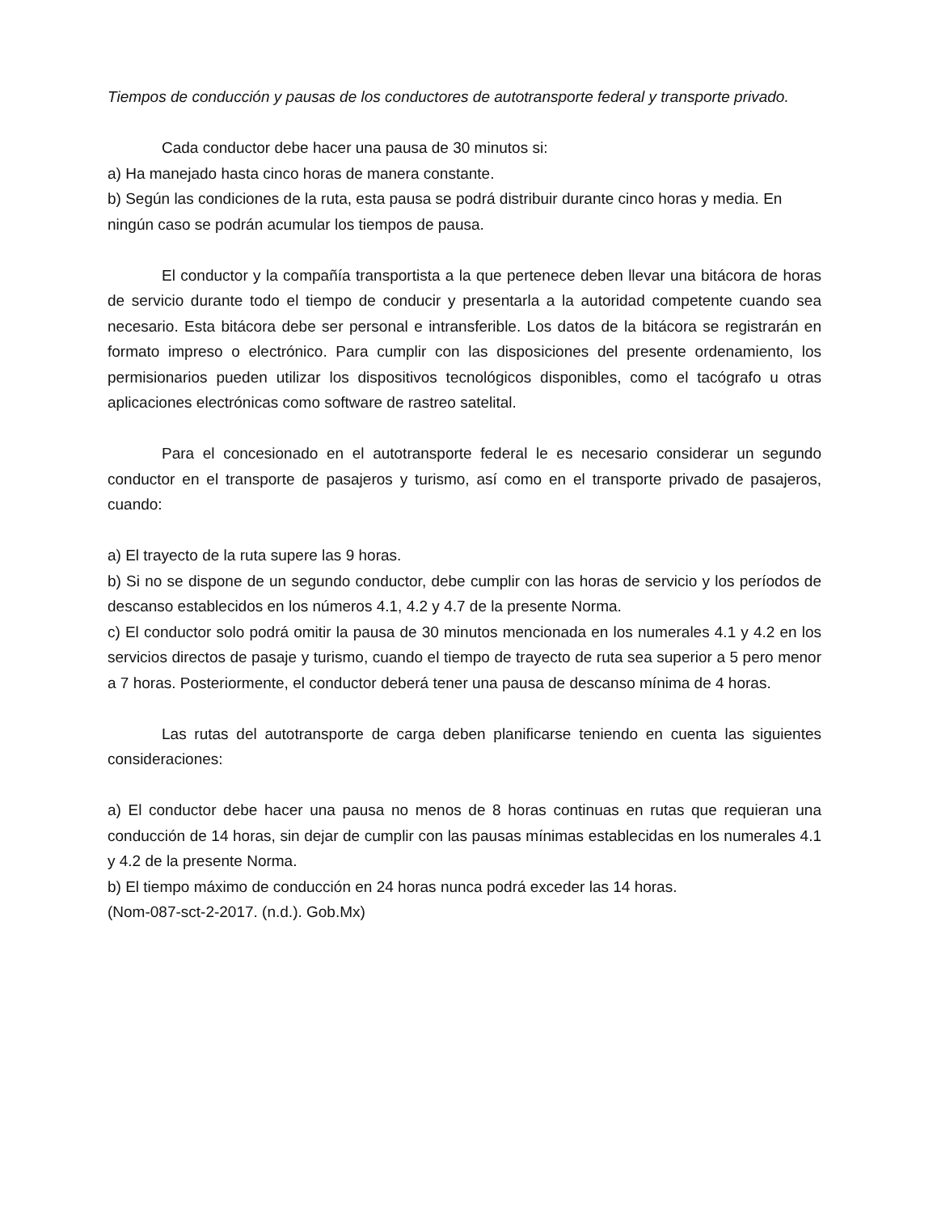Tiempos de conducción y pausas de los conductores de autotransporte federal y transporte privado.
Cada conductor debe hacer una pausa de 30 minutos si:
a) Ha manejado hasta cinco horas de manera constante.
b) Según las condiciones de la ruta, esta pausa se podrá distribuir durante cinco horas y media. En ningún caso se podrán acumular los tiempos de pausa.
El conductor y la compañía transportista a la que pertenece deben llevar una bitácora de horas de servicio durante todo el tiempo de conducir y presentarla a la autoridad competente cuando sea necesario. Esta bitácora debe ser personal e intransferible. Los datos de la bitácora se registrarán en formato impreso o electrónico. Para cumplir con las disposiciones del presente ordenamiento, los permisionarios pueden utilizar los dispositivos tecnológicos disponibles, como el tacógrafo u otras aplicaciones electrónicas como software de rastreo satelital.
Para el concesionado en el autotransporte federal le es necesario considerar un segundo conductor en el transporte de pasajeros y turismo, así como en el transporte privado de pasajeros, cuando:
a) El trayecto de la ruta supere las 9 horas.
b) Si no se dispone de un segundo conductor, debe cumplir con las horas de servicio y los períodos de descanso establecidos en los números 4.1, 4.2 y 4.7 de la presente Norma.
c) El conductor solo podrá omitir la pausa de 30 minutos mencionada en los numerales 4.1 y 4.2 en los servicios directos de pasaje y turismo, cuando el tiempo de trayecto de ruta sea superior a 5 pero menor a 7 horas. Posteriormente, el conductor deberá tener una pausa de descanso mínima de 4 horas.
Las rutas del autotransporte de carga deben planificarse teniendo en cuenta las siguientes consideraciones:
a) El conductor debe hacer una pausa no menos de 8 horas continuas en rutas que requieran una conducción de 14 horas, sin dejar de cumplir con las pausas mínimas establecidas en los numerales 4.1 y 4.2 de la presente Norma.
b) El tiempo máximo de conducción en 24 horas nunca podrá exceder las 14 horas.
(Nom-087-sct-2-2017. (n.d.). Gob.Mx)